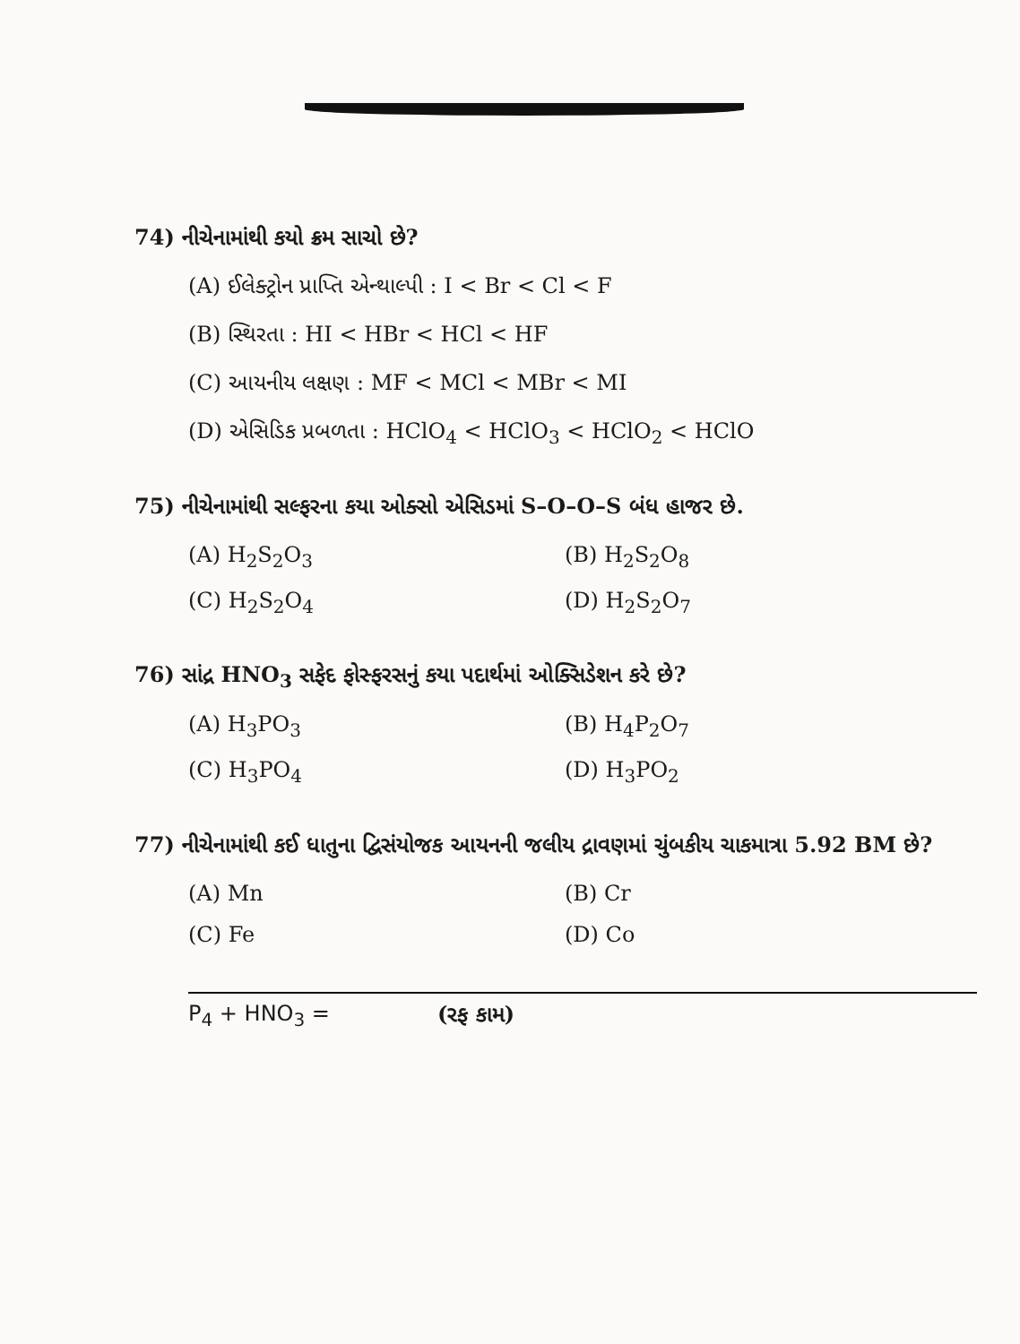74) નીચેનામાંથી કયો ક્રમ સાચો છે?
(A) ઈલેક્ટ્રોન પ્રાપ્તિ એન્થાલ્પી : I < Br < Cl < F
(B) સ્થિરતા : HI < HBr < HCl < HF
(C) આયનીય લક્ષણ : MF < MCl < MBr < MI
(D) એસિડિક પ્રબળતા : HClO<sub>4</sub> < HClO<sub>3</sub> < HClO<sub>2</sub> < HClO
75) નીચેનામાંથી સલ્ફરના કયા ઓક્સો એસિડમાં S–O–O–S બંધ હાજર છે.
(A) H<sub>2</sub>S<sub>2</sub>O<sub>3</sub>
(B) H<sub>2</sub>S<sub>2</sub>O<sub>8</sub>
(C) H<sub>2</sub>S<sub>2</sub>O<sub>4</sub>
(D) H<sub>2</sub>S<sub>2</sub>O<sub>7</sub>
76) સાંદ્ર HNO<sub>3</sub> સફેદ ફોસ્ફરસનું કયા પદાર્થમાં ઓક્સિડેશન કરે છે?
(A) H<sub>3</sub>PO<sub>3</sub>
(B) H<sub>4</sub>P<sub>2</sub>O<sub>7</sub>
(C) H<sub>3</sub>PO<sub>4</sub>
(D) H<sub>3</sub>PO<sub>2</sub>
77) નીચેનામાંથી કઈ ધાતુના દ્વિસંયોજક આયનની જલીય દ્રાવણમાં ચુંબકીય ચાકમાત્રા 5.92 BM છે?
(A) Mn
(B) Cr
(C) Fe
(D) Co
P<sub>4</sub> + HNO<sub>3</sub> = (રફ કામ)